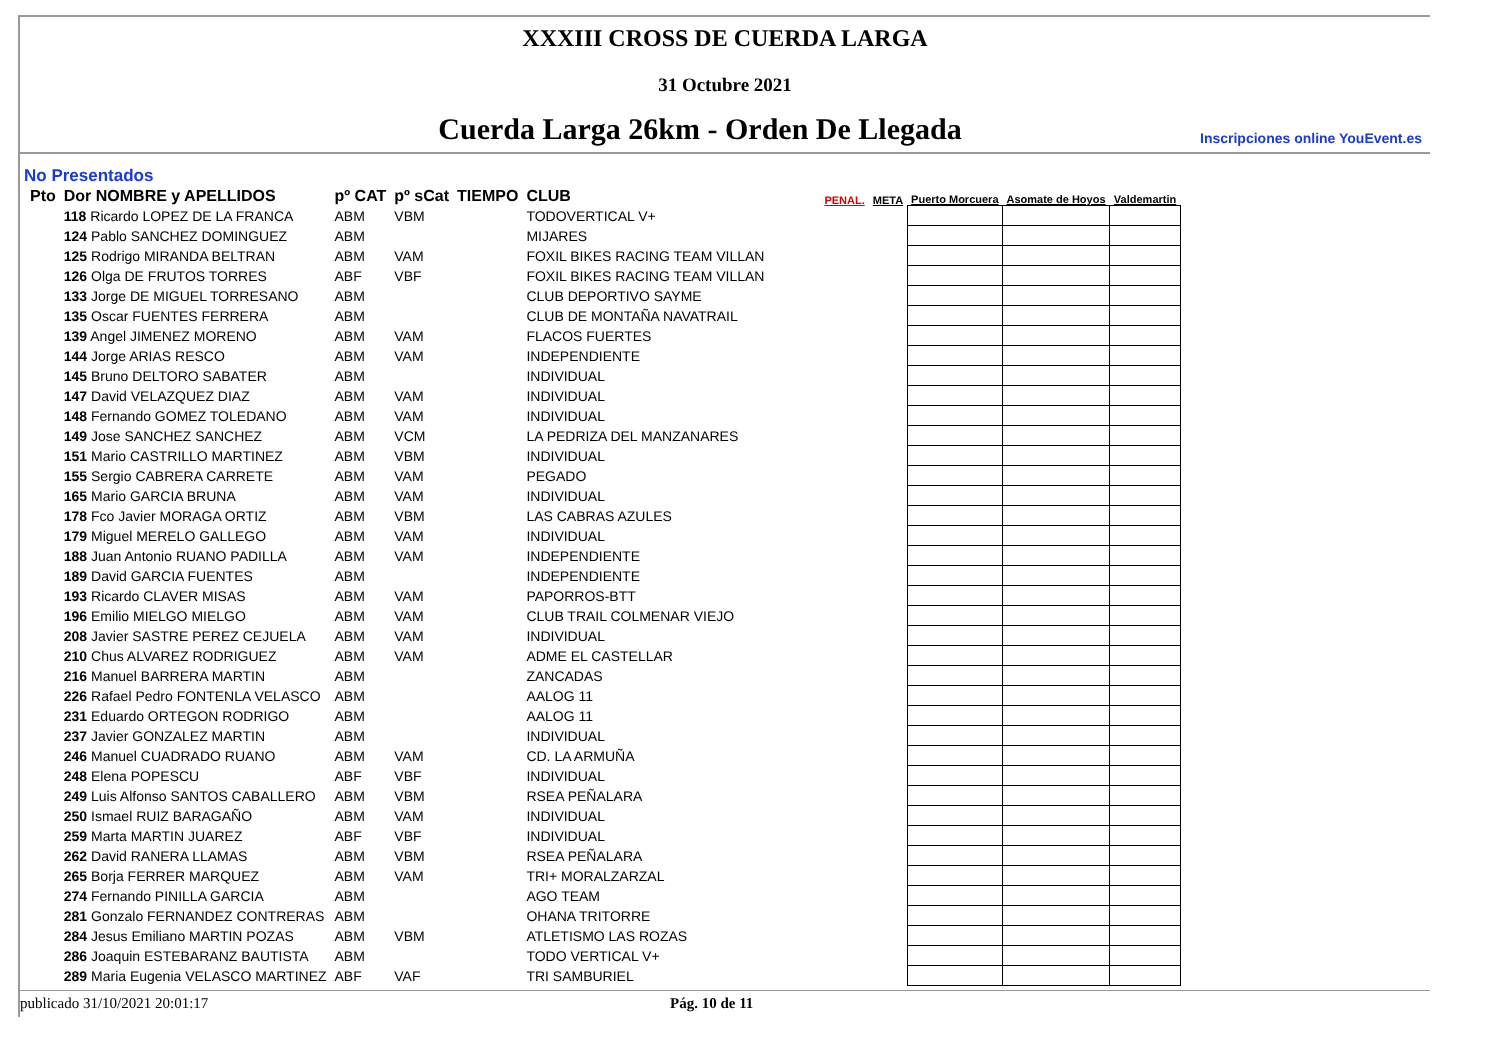XXXIII CROSS DE CUERDA LARGA
31 Octubre 2021
Cuerda Larga 26km - Orden De Llegada
Inscripciones online YouEvent.es
No Presentados
| Pto | Dor NOMBRE y APELLIDOS | pº CAT | pº sCat | TIEMPO | CLUB | PENAL. | META | Puerto Morcuera | Asomate de Hoyos | Valdemartin |
| --- | --- | --- | --- | --- | --- | --- | --- | --- | --- | --- |
| | 118 Ricardo LOPEZ DE LA FRANCA | ABM | VBM | | TODOVERTICAL V+ | | | | | |
| | 124 Pablo SANCHEZ DOMINGUEZ | ABM | | | MIJARES | | | | | |
| | 125 Rodrigo MIRANDA BELTRAN | ABM | VAM | | FOXIL BIKES RACING TEAM VILLAN | | | | | |
| | 126 Olga DE FRUTOS TORRES | ABF | VBF | | FOXIL BIKES RACING TEAM VILLAN | | | | | |
| | 133 Jorge DE MIGUEL TORRESANO | ABM | | | CLUB DEPORTIVO SAYME | | | | | |
| | 135 Oscar FUENTES FERRERA | ABM | | | CLUB DE MONTAÑA NAVATRAIL | | | | | |
| | 139 Angel JIMENEZ MORENO | ABM | VAM | | FLACOS FUERTES | | | | | |
| | 144 Jorge ARIAS RESCO | ABM | VAM | | INDEPENDIENTE | | | | | |
| | 145 Bruno DELTORO SABATER | ABM | | | INDIVIDUAL | | | | | |
| | 147 David VELAZQUEZ DIAZ | ABM | VAM | | INDIVIDUAL | | | | | |
| | 148 Fernando GOMEZ TOLEDANO | ABM | VAM | | INDIVIDUAL | | | | | |
| | 149 Jose SANCHEZ SANCHEZ | ABM | VCM | | LA PEDRIZA DEL MANZANARES | | | | | |
| | 151 Mario CASTRILLO MARTINEZ | ABM | VBM | | INDIVIDUAL | | | | | |
| | 155 Sergio CABRERA CARRETE | ABM | VAM | | PEGADO | | | | | |
| | 165 Mario GARCIA BRUNA | ABM | VAM | | INDIVIDUAL | | | | | |
| | 178 Fco Javier MORAGA ORTIZ | ABM | VBM | | LAS CABRAS AZULES | | | | | |
| | 179 Miguel MERELO GALLEGO | ABM | VAM | | INDIVIDUAL | | | | | |
| | 188 Juan Antonio RUANO PADILLA | ABM | VAM | | INDEPENDIENTE | | | | | |
| | 189 David GARCIA FUENTES | ABM | | | INDEPENDIENTE | | | | | |
| | 193 Ricardo CLAVER MISAS | ABM | VAM | | PAPORROS-BTT | | | | | |
| | 196 Emilio MIELGO MIELGO | ABM | VAM | | CLUB TRAIL COLMENAR VIEJO | | | | | |
| | 208 Javier SASTRE PEREZ CEJUELA | ABM | VAM | | INDIVIDUAL | | | | | |
| | 210 Chus ALVAREZ RODRIGUEZ | ABM | VAM | | ADME EL CASTELLAR | | | | | |
| | 216 Manuel BARRERA MARTIN | ABM | | | ZANCADAS | | | | | |
| | 226 Rafael Pedro FONTENLA VELASCO | ABM | | | AALOG 11 | | | | | |
| | 231 Eduardo ORTEGON RODRIGO | ABM | | | AALOG 11 | | | | | |
| | 237 Javier GONZALEZ MARTIN | ABM | | | INDIVIDUAL | | | | | |
| | 246 Manuel CUADRADO RUANO | ABM | VAM | | CD. LA ARMUÑA | | | | | |
| | 248 Elena POPESCU | ABF | VBF | | INDIVIDUAL | | | | | |
| | 249 Luis Alfonso SANTOS CABALLERO | ABM | VBM | | RSEA PEÑALARA | | | | | |
| | 250 Ismael RUIZ BARAGAÑO | ABM | VAM | | INDIVIDUAL | | | | | |
| | 259 Marta MARTIN JUAREZ | ABF | VBF | | INDIVIDUAL | | | | | |
| | 262 David RANERA LLAMAS | ABM | VBM | | RSEA PEÑALARA | | | | | |
| | 265 Borja FERRER MARQUEZ | ABM | VAM | | TRI+ MORALZARZAL | | | | | |
| | 274 Fernando PINILLA GARCIA | ABM | | | AGO TEAM | | | | | |
| | 281 Gonzalo FERNANDEZ CONTRERAS | ABM | | | OHANA TRITORRE | | | | | |
| | 284 Jesus Emiliano MARTIN POZAS | ABM | VBM | | ATLETISMO LAS ROZAS | | | | | |
| | 286 Joaquin ESTEBARANZ BAUTISTA | ABM | | | TODO VERTICAL V+ | | | | | |
| | 289 Maria Eugenia VELASCO MARTINEZ | ABF | VAF | | TRI SAMBURIEL | | | | | |
publicado 31/10/2021 20:01:17 Pág. 10 de 11